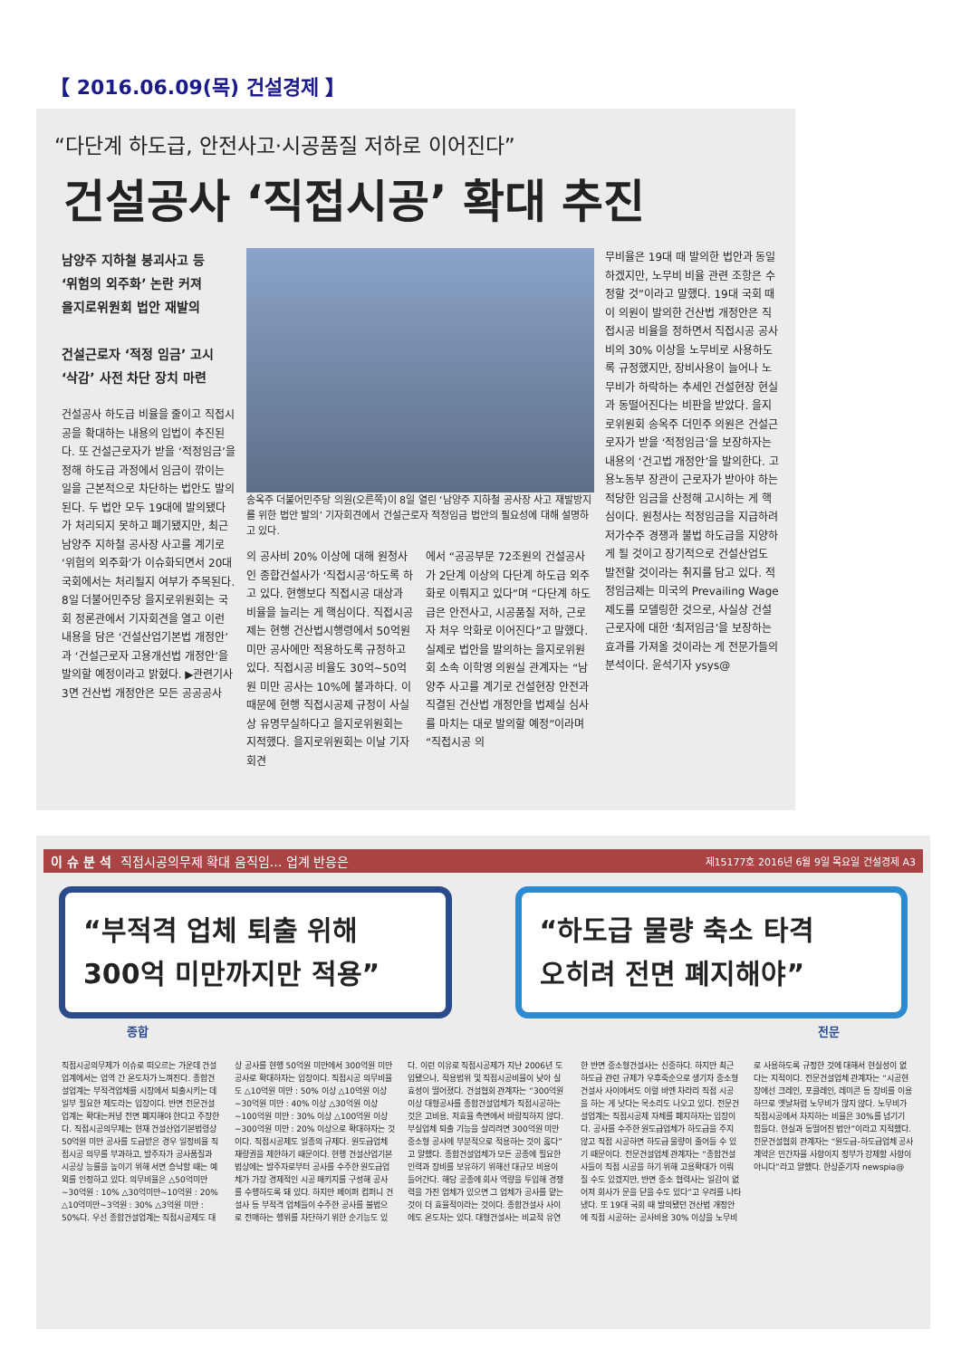【 2016.06.09(목) 건설경제 】
“다단계 하도급, 안전사고·시공품질 저하로 이어진다”
건설공사 ‘직접시공’ 확대 추진
남양주 지하철 붕괴사고 등
‘위험의 외주화’ 논란 커져
을지로위원회 법안 재발의
건설근로자 ‘적정 임금’ 고시
‘삭감’ 사전 차단 장치 마련
건설공사 하도급 비율을 줄이고 직접시공을 확대하는 내용의 입법이 추진된다. 또 건설근로자가 받을 ‘적정임금’을 정해 하도급 과정에서 임금이 깎이는 일을 근본적으로 차단하는 법안도 발의된다. 두 법안 모두 19대에 발의됐다가 처리되지 못하고 폐기됐지만, 최근 남양주 지하철 공사장 사고를 계기로 ‘위험의 외주화’가 이슈화되면서 20대 국회에서는 처리될지 여부가 주목된다. 8일 더불어민주당 을지로위원회는 국회 정론관에서 기자회견을 열고 이런 내용을 담은 ‘건설산업기본법 개정안’과 ‘건설근로자 고용개선법 개정안’을 발의할 예정이라고 밝혔다. ▶관련기사 3면 건산법 개정안은 모든 공공공사
송옥주 더불어민주당 의원(오른쪽)이 8일 열린 ‘남양주 지하철 공사장 사고 재발방지를 위한 법안 발의’ 기자회견에서 건설근로자 적정임금 법안의 필요성에 대해 설명하고 있다.
의 공사비 20% 이상에 대해 원청사인 종합건설사가 ‘직접시공’하도록 하고 있다. 현행보다 직접시공 대상과 비율을 늘리는 게 핵심이다. 직접시공제는 현행 건산법시행령에서 50억원 미만 공사에만 적용하도록 규정하고 있다. 직접시공 비율도 30억~50억원 미만 공사는 10%에 불과하다. 이 때문에 현행 직접시공제 규정이 사실상 유명무실하다고 을지로위원회는 지적했다. 을지로위원회는 이날 기자회견
에서 “공공부문 72조원의 건설공사가 2단계 이상의 다단계 하도급 외주화로 이뤄지고 있다”며 “다단계 하도급은 안전사고, 시공품질 저하, 근로자 처우 악화로 이어진다”고 말했다. 실제로 법안을 발의하는 을지로위원회 소속 이학영 의원실 관계자는 “남양주 사고를 계기로 건설현장 안전과 직결된 건산법 개정안을 법제실 심사를 마치는 대로 발의할 예정”이라며 “직접시공 의
무비율은 19대 때 발의한 법안과 동일하겠지만, 노무비 비율 관련 조항은 수정할 것”이라고 말했다. 19대 국회 때 이 의원이 발의한 건산법 개정안은 직접시공 비율을 정하면서 직접시공 공사비의 30% 이상을 노무비로 사용하도록 규정했지만, 장비사용이 늘어나 노무비가 하락하는 추세인 건설현장 현실과 동떨어진다는 비판을 받았다. 을지로위원회 송옥주 더민주 의원은 건설근로자가 받을 ‘적정임금’을 보장하자는 내용의 ‘건고법 개정안’을 발의한다. 고용노동부 장관이 근로자가 받아야 하는 적당한 임금을 산정해 고시하는 게 핵심이다. 원청사는 적정임금을 지급하려 저가수주 경쟁과 불법 하도급을 지양하게 될 것이고 장기적으로 건설산업도 발전할 것이라는 취지를 담고 있다. 적정임금제는 미국의 Prevailing Wage 제도를 모델링한 것으로, 사실상 건설근로자에 대한 ‘최저임금’을 보장하는 효과를 가져올 것이라는 게 전문가들의 분석이다. 윤석기자 ysys@
이 슈 분 석 직접시공의무제 확대 움직임… 업계 반응은 제15177호 2016년 6월 9일 목요일 건설경제 A3
“부적격 업체 퇴출 위해
300억 미만까지만 적용”
“하도급 물량 축소 타격
오히려 전면 폐지해야”
종합 전문
직접시공의무제가 이슈로 떠오르는 가운데 건설업계에서는 업역 간 온도차가 느껴진다. 종합건설업계는 부적격업체를 시장에서 퇴출시키는 데 일부 필요한 제도라는 입장이다. 반면 전문건설업계는 확대는커녕 전면 폐지해야 한다고 주장한다. 직접시공의무제는 현재 건설산업기본법령상 50억원 미만 공사를 도급받은 경우 일정비율 직접시공 의무를 부과하고, 발주자가 공사품질과 시공상 능률을 높이기 위해 서면 승낙할 때는 예외를 인정하고 있다. 의무비율은 △50억미만~30억원 : 10% △30억미만~10억원 : 20% △10억미만~3억원 : 30% △3억원 미만 : 50%다. 우선 종합건설업계는 직접시공제도 대상 공사를 현행 50억원 미만에서 300억원 미만 공사로 확대하자는 입장이다. 직접시공 의무비율도 △10억원 미만 : 50% 이상 △10억원 이상~30억원 미만 : 40% 이상 △30억원 이상~100억원 미만 : 30% 이상 △100억원 이상~300억원 미만 : 20% 이상으로 확대하자는 것이다. 직접시공제도 일종의 규제다. 원도급업체 재량권을 제한하기 때문이다. 현행 건설산업기본법상에는 발주자로부터 공사를 수주한 원도급업체가 가장 경제적인 시공 패키지를 구성해 공사를 수행하도록 돼 있다. 하지만 페이퍼 컴퍼니 건설사 등 부적격 업체들이 수주한 공사를 불법으로 전매하는 행위를 차단하기 위한 순기능도 있다. 이런 이유로 직접시공제가 지난 2006년 도입됐으나, 적용범위 및 직접시공비율이 낮아 실효성이 떨어졌다. 건설협회 관계자는 “300억원 이상 대형공사를 종합건설업체가 직접시공하는 것은 고비용, 저효율 측면에서 바람직하지 않다. 부실업체 퇴출 기능을 살리려면 300억원 미만 중소형 공사에 부분적으로 적용하는 것이 옳다”고 말했다. 종합건설업체가 모든 공종에 필요한 인력과 장비를 보유하기 위해선 대규모 비용이 들어간다. 해당 공종에 회사 역량을 투입해 경쟁력을 가진 업체가 있으면 그 업체가 공사를 맡는 것이 더 효율적이라는 것이다. 종합건설사 사이에도 온도차는 있다. 대형건설사는 비교적 유연한 반면 중소형건설사는 신중하다. 하지만 최근 하도급 관련 규제가 우후죽순으로 생기자 중소형건설사 사이에서도 이럴 바엔 차라리 직접 시공을 하는 게 낫다는 목소리도 나오고 있다. 전문건설업계는 직접시공제 자체를 폐지하자는 입장이다. 공사를 수주한 원도급업체가 하도급을 주지 않고 직접 시공하면 하도급 물량이 줄어들 수 있기 때문이다. 전문건설업체 관계자는 “종합건설사들이 직접 시공을 하기 위해 고용확대가 이뤄질 수도 있겠지만, 반면 중소 협력사는 일감이 없어져 회사가 문을 닫을 수도 있다”고 우려를 나타냈다. 또 19대 국회 때 발의됐던 건산법 개정안에 직접 시공하는 공사비용 30% 이상을 노무비로 사용하도록 규정한 것에 대해서 현실성이 없다는 지적이다. 전문건설업체 관계자는 “시공현장에선 크레인, 포클레인, 레미콘 등 장비를 이용하므로 옛날처럼 노무비가 많지 않다. 노무비가 직접시공에서 차지하는 비율은 30%를 넘기기 힘들다. 현실과 동떨어진 법안”이라고 지적했다. 전문건설협회 관계자는 “원도급-하도급업체 공사계약은 민간자율 사항이지 정부가 강제할 사항이 아니다”라고 말했다. 한상준기자 newspia@